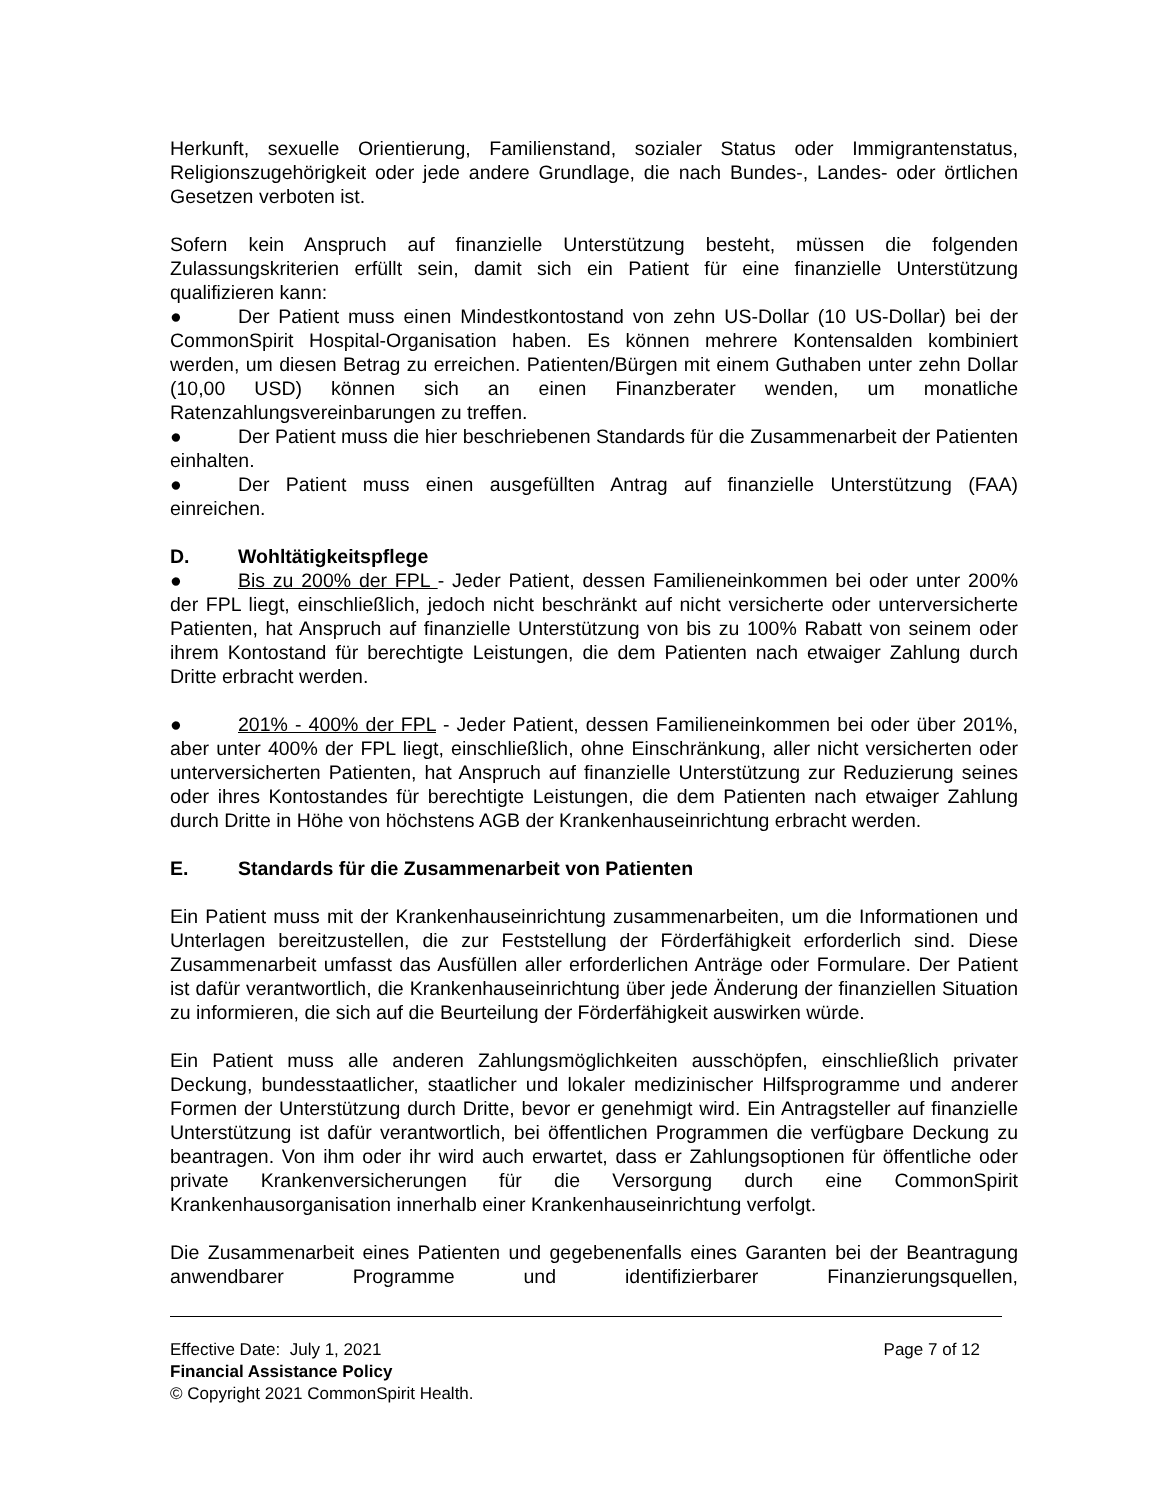Herkunft, sexuelle Orientierung, Familienstand, sozialer Status oder Immigrantenstatus, Religionszugehörigkeit oder jede andere Grundlage, die nach Bundes-, Landes- oder örtlichen Gesetzen verboten ist.
Sofern kein Anspruch auf finanzielle Unterstützung besteht, müssen die folgenden Zulassungskriterien erfüllt sein, damit sich ein Patient für eine finanzielle Unterstützung qualifizieren kann:
● Der Patient muss einen Mindestkontostand von zehn US-Dollar (10 US-Dollar) bei der CommonSpirit Hospital-Organisation haben. Es können mehrere Kontensalden kombiniert werden, um diesen Betrag zu erreichen. Patienten/Bürgen mit einem Guthaben unter zehn Dollar (10,00 USD) können sich an einen Finanzberater wenden, um monatliche Ratenzahlungsvereinbarungen zu treffen.
● Der Patient muss die hier beschriebenen Standards für die Zusammenarbeit der Patienten einhalten.
● Der Patient muss einen ausgefüllten Antrag auf finanzielle Unterstützung (FAA) einreichen.
D. Wohltätigkeitspflege
● Bis zu 200% der FPL - Jeder Patient, dessen Familieneinkommen bei oder unter 200% der FPL liegt, einschließlich, jedoch nicht beschränkt auf nicht versicherte oder unterversicherte Patienten, hat Anspruch auf finanzielle Unterstützung von bis zu 100% Rabatt von seinem oder ihrem Kontostand für berechtigte Leistungen, die dem Patienten nach etwaiger Zahlung durch Dritte erbracht werden.
● 201% - 400% der FPL - Jeder Patient, dessen Familieneinkommen bei oder über 201%, aber unter 400% der FPL liegt, einschließlich, ohne Einschränkung, aller nicht versicherten oder unterversicherten Patienten, hat Anspruch auf finanzielle Unterstützung zur Reduzierung seines oder ihres Kontostandes für berechtigte Leistungen, die dem Patienten nach etwaiger Zahlung durch Dritte in Höhe von höchstens AGB der Krankenhauseinrichtung erbracht werden.
E. Standards für die Zusammenarbeit von Patienten
Ein Patient muss mit der Krankenhauseinrichtung zusammenarbeiten, um die Informationen und Unterlagen bereitzustellen, die zur Feststellung der Förderfähigkeit erforderlich sind. Diese Zusammenarbeit umfasst das Ausfüllen aller erforderlichen Anträge oder Formulare. Der Patient ist dafür verantwortlich, die Krankenhauseinrichtung über jede Änderung der finanziellen Situation zu informieren, die sich auf die Beurteilung der Förderfähigkeit auswirken würde.
Ein Patient muss alle anderen Zahlungsmöglichkeiten ausschöpfen, einschließlich privater Deckung, bundesstaatlicher, staatlicher und lokaler medizinischer Hilfsprogramme und anderer Formen der Unterstützung durch Dritte, bevor er genehmigt wird. Ein Antragsteller auf finanzielle Unterstützung ist dafür verantwortlich, bei öffentlichen Programmen die verfügbare Deckung zu beantragen. Von ihm oder ihr wird auch erwartet, dass er Zahlungsoptionen für öffentliche oder private Krankenversicherungen für die Versorgung durch eine CommonSpirit Krankenhausorganisation innerhalb einer Krankenhauseinrichtung verfolgt.
Die Zusammenarbeit eines Patienten und gegebenenfalls eines Garanten bei der Beantragung anwendbarer Programme und identifizierbarer Finanzierungsquellen,
Effective Date: July 1, 2021 Page 7 of 12
Financial Assistance Policy
© Copyright 2021 CommonSpirit Health.